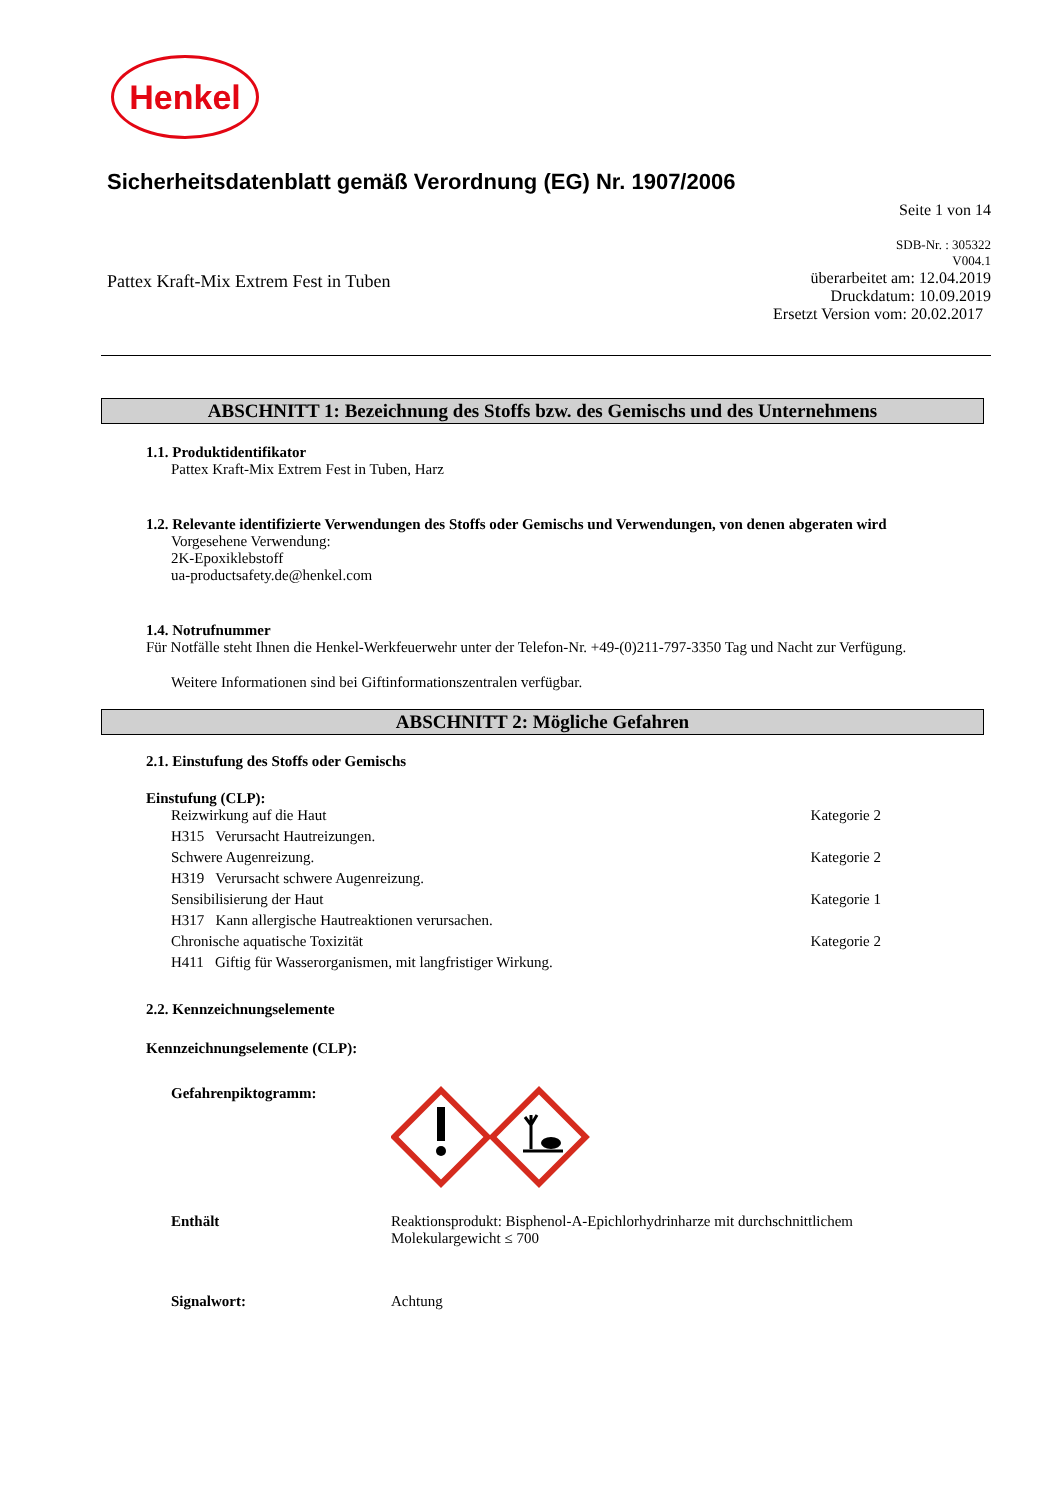Henkel
Sicherheitsdatenblatt gemäß Verordnung (EG) Nr. 1907/2006
Seite 1 von 14
Pattex Kraft-Mix Extrem Fest in Tuben
SDB-Nr. : 305322
V004.1
überarbeitet am: 12.04.2019
Druckdatum: 10.09.2019
Ersetzt Version vom: 20.02.2017
ABSCHNITT 1: Bezeichnung des Stoffs bzw. des Gemischs und des Unternehmens
1.1. Produktidentifikator
Pattex Kraft-Mix Extrem Fest in Tuben, Harz
1.2. Relevante identifizierte Verwendungen des Stoffs oder Gemischs und Verwendungen, von denen abgeraten wird
Vorgesehene Verwendung:
2K-Epoxiklebstoff
ua-productsafety.de@henkel.com
1.4. Notrufnummer
Für Notfälle steht Ihnen die Henkel-Werkfeuerwehr unter der Telefon-Nr. +49-(0)211-797-3350 Tag und Nacht zur Verfügung.
Weitere Informationen sind bei Giftinformationszentralen verfügbar.
ABSCHNITT 2: Mögliche Gefahren
2.1. Einstufung des Stoffs oder Gemischs
Einstufung (CLP):
Reizwirkung auf die Haut Kategorie 2
H315 Verursacht Hautreizungen.
Schwere Augenreizung. Kategorie 2
H319 Verursacht schwere Augenreizung.
Sensibilisierung der Haut Kategorie 1
H317 Kann allergische Hautreaktionen verursachen.
Chronische aquatische Toxizität Kategorie 2
H411 Giftig für Wasserorganismen, mit langfristiger Wirkung.
2.2. Kennzeichnungselemente
Kennzeichnungselemente (CLP):
Gefahrenpiktogramm:
Enthält Reaktionsprodukt: Bisphenol-A-Epichlorhydrinharze mit durchschnittlichem
Molekulargewicht ≤ 700
Signalwort: Achtung